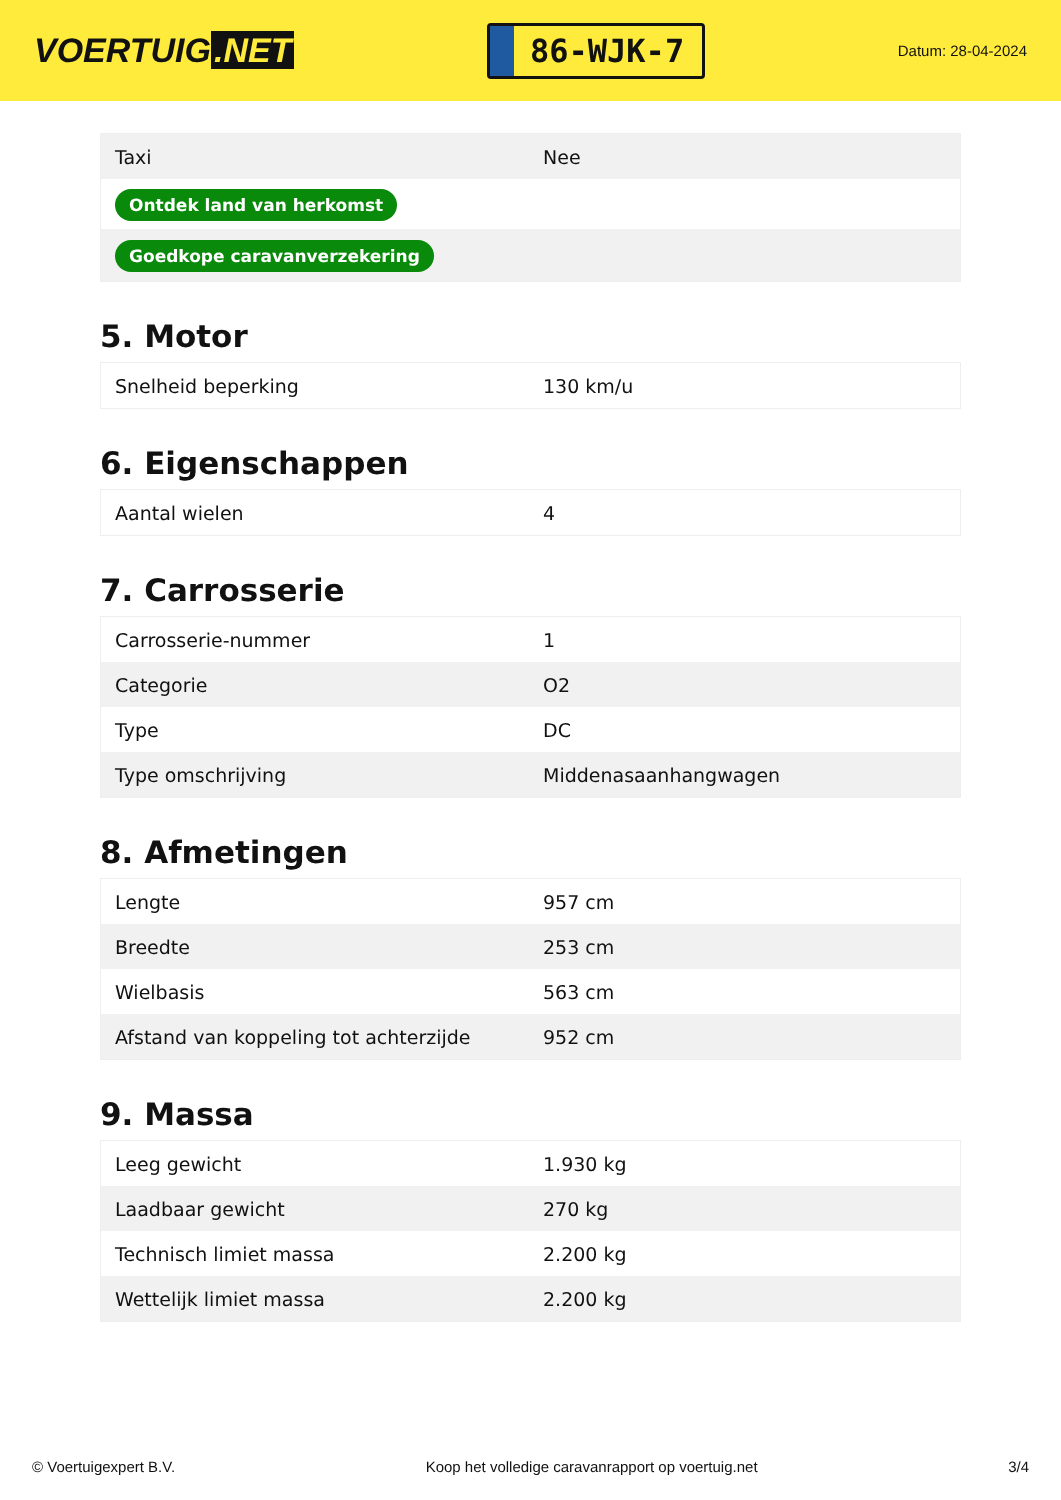VOERTUIG.NET
86-WJK-7
Datum: 28-04-2024
| Taxi | Nee |
| Ontdek land van herkomst | |
| Goedkope caravanverzekering | |
5. Motor
| Snelheid beperking | 130 km/u |
6. Eigenschappen
| Aantal wielen | 4 |
7. Carrosserie
| Carrosserie-nummer | 1 |
| Categorie | O2 |
| Type | DC |
| Type omschrijving | Middenasaanhangwagen |
8. Afmetingen
| Lengte | 957 cm |
| Breedte | 253 cm |
| Wielbasis | 563 cm |
| Afstand van koppeling tot achterzijde | 952 cm |
9. Massa
| Leeg gewicht | 1.930 kg |
| Laadbaar gewicht | 270 kg |
| Technisch limiet massa | 2.200 kg |
| Wettelijk limiet massa | 2.200 kg |
© Voertuigexpert B.V. Koop het volledige caravanrapport op voertuig.net 3/4